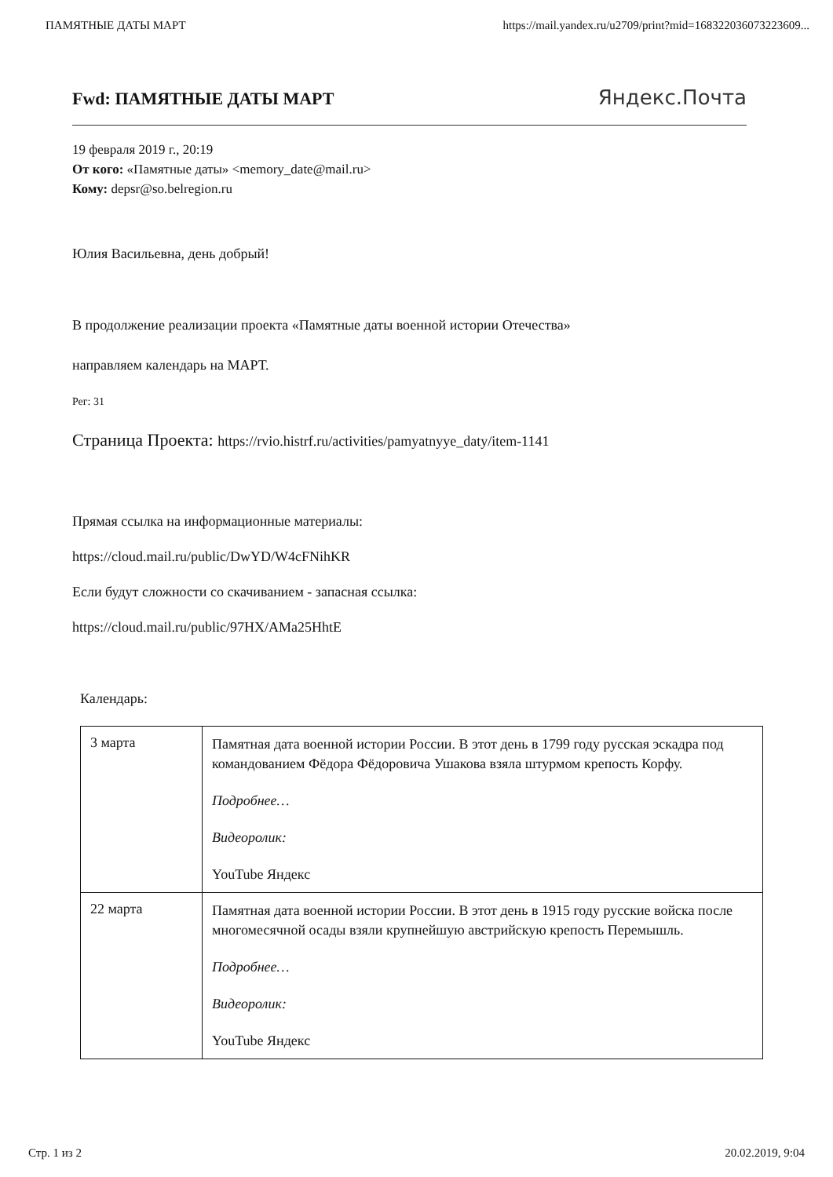ПАМЯТНЫЕ ДАТЫ МАРТ https://mail.yandex.ru/u2709/print?mid=168322036073223609...
Fwd: ПАМЯТНЫЕ ДАТЫ МАРТ
Яндекс.Почта
19 февраля 2019 г., 20:19
От кого: «Памятные даты» <memory_date@mail.ru>
Кому: depsr@so.belregion.ru
Юлия Васильевна, день добрый!
В продолжение реализации проекта «Памятные даты военной истории Отечества»
направляем календарь на МАРТ.
Рег: 31
Страница Проекта: https://rvio.histrf.ru/activities/pamyatnyye_daty/item-1141
Прямая ссылка на информационные материалы:
https://cloud.mail.ru/public/DwYD/W4cFNihKR
Если будут сложности со скачиванием - запасная ссылка:
https://cloud.mail.ru/public/97HX/AMa25HhtE
Календарь:
| 3 марта | Памятная дата военной истории России. В этот день в 1799 году русская эскадра под командованием Фёдора Фёдоровича Ушакова взяла штурмом крепость Корфу. Подробнее… Видеоролик: YouTube Яндекс |
| 22 марта | Памятная дата военной истории России. В этот день в 1915 году русские войска после многомесячной осады взяли крупнейшую австрийскую крепость Перемышль. Подробнее… Видеоролик: YouTube Яндекс |
Стр. 1 из 2 20.02.2019, 9:04